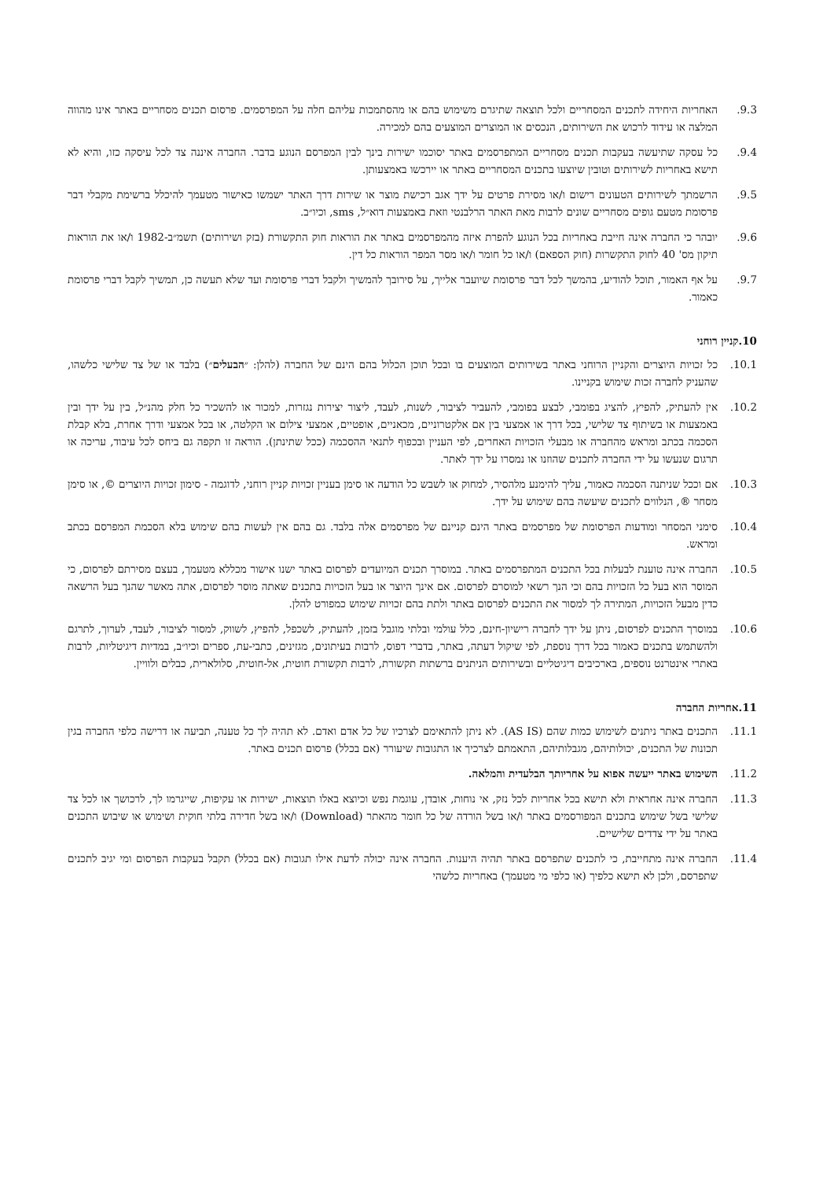9.3. האחריות היחידה לתכנים המסחריים ולכל תוצאה שתיגרם משימוש בהם או מהסתמכות עליהם חלה על המפרסמים. פרסום תכנים מסחריים באתר אינו מהווה המלצה או עידוד לרכוש את השירותים, הנכסים או המוצרים המוצעים בהם למכירה.
9.4. כל עסקה שתיעשה בעקבות תכנים מסחריים המתפרסמים באתר יסוכמו ישירות בינך לבין המפרסם הנוגע בדבר. החברה איננה צד לכל עיסקה כזו, והיא לא תישא באחריות לשירותים וטובין שיוצעו בתכנים המסחריים באתר או יירכשו באמצעותן.
9.5. הרשמתך לשירותים הטעונים רישום ו/או מסירת פרטים על ידך אגב רכישת מוצר או שירות דרך האתר ישמשו כאישור מטעמך להיכלל ברשימת מקבלי דבר פרסומת מטעם גופים מסחריים שונים לרבות מאת האתר הרלבנטי וזאת באמצעות דוא״ל, sms, וכיו״ב.
9.6. יובהר כי החברה אינה חייבת באחריות בכל הנוגע להפרת איזה מהמפרסמים באתר את הוראות חוק התקשורת (בזק ושירותים) תשמ״ב-1982 ו/או את הוראות תיקון מס' 40 לחוק התקשרות (חוק הספאם) ו/או כל חומר ו/או מסר המפר הוראות כל דין.
9.7. על אף האמור, תוכל להודיע, בהמשך לכל דבר פרסומת שיועבר אלייך, על סירובך להמשיך ולקבל דברי פרסומת ועד שלא תעשה כן, תמשיך לקבל דברי פרסומת כאמור.
10.קניין רוחני
10.1. כל זכויות היוצרים והקניין הרוחני באתר בשירותים המוצעים בו ובכל תוכן הכלול בהם הינם של החברה (להלן: ״הבעלים״) בלבד או של צד שלישי כלשהו, שהעניק לחברה זכות שימוש בקניינו.
10.2. אין להעתיק, להפיץ, להציג בפומבי, לבצע בפומבי, להעביר לציבור, לשנות, לעבד, ליצור יצירות נגזרות, למכור או להשכיר כל חלק מהנ״ל, בין על ידך ובין באמצעות או בשיתוף צד שלישי, בכל דרך או אמצעי בין אם אלקטרוניים, מכאניים, אופטיים, אמצעי צילום או הקלטה, או בכל אמצעי ודרך אחרת, בלא קבלת הסכמה בכתב ומראש מהחברה או מבעלי הזכויות האחרים, לפי העניין ובכפוף לתנאי ההסכמה (ככל שתינתן). הוראה זו תקפה גם ביחס לכל עיבוד, עריכה או תרגום שנעשו על ידי החברה לתכנים שהוזנו או נמסרו על ידך לאתר.
10.3. אם וככל שניתנה הסכמה כאמור, עליך להימנע מלהסיר, למחוק או לשבש כל הודעה או סימן בעניין זכויות קניין רוחני, לדוגמה - סימון זכויות היוצרים ©, או סימן מסחר ®, הנלווים לתכנים שיעשה בהם שימוש על ידך.
10.4. סימני המסחר ומודעות הפרסומת של מפרסמים באתר הינם קניינם של מפרסמים אלה בלבד. גם בהם אין לעשות בהם שימוש בלא הסכמת המפרסם בכתב ומראש.
10.5. החברה אינה טוענת לבעלות בכל התכנים המתפרסמים באתר. במוסרך תכנים המיועדים לפרסום באתר ישנו אישור מכללא מטעמך, בעצם מסירתם לפרסום, כי המוסר הוא בעל כל הזכויות בהם וכי הנך רשאי למוסרם לפרסום. אם אינך היוצר או בעל הזכויות בתכנים שאתה מוסר לפרסום, אתה מאשר שהנך בעל הרשאה כדין מבעל הזכויות, המתירה לך למסור את התכנים לפרסום באתר ולתת בהם זכויות שימוש כמפורט להלן.
10.6. במוסרך התכנים לפרסום, ניתן על ידך לחברה רישיון-חינם, כלל עולמי ובלתי מוגבל בזמן, להעתיק, לשכפל, להפיץ, לשווק, למסור לציבור, לעבד, לערוך, לתרגם ולהשתמש בתכנים כאמור בכל דרך נוספת, לפי שיקול דעתה, באתר, בדברי דפוס, לרבות בעיתונים, מגזינים, כתבי-עת, ספרים וכיו״ב, במדיות דיגיטליות, לרבות באתרי אינטרנט נוספים, בארכיבים דיגיטליים ובשירותים הניתנים ברשתות תקשורת, לרבות תקשורת חוטית, אל-חוטית, סלולארית, כבלים ולוויין.
11.אחריות החברה
11.1. התכנים באתר ניתנים לשימוש כמות שהם (AS IS). לא ניתן להתאימם לצרכיו של כל אדם ואדם. לא תהיה לך כל טענה, תביעה או דרישה כלפי החברה בגין תכונות של התכנים, יכולותיהם, מגבלותיהם, התאמתם לצרכיך או התגובות שיעורר (אם בכלל) פרסום תכנים באתר.
11.2. השימוש באתר ייעשה אפוא על אחריותך הבלעדית והמלאה.
11.3. החברה אינה אחראית ולא תישא בכל אחריות לכל נזק, אי נוחות, אובדן, עוגמת נפש וכיוצא באלו תוצאות, ישירות או עקיפות, שייגרמו לך, לרכושך או לכל צד שלישי בשל שימוש בתכנים המפורסמים באתר ו/או בשל הורדה של כל חומר מהאתר (Download) ו/או בשל חדירה בלתי חוקית ושימוש או שיבוש התכנים באתר על ידי צדדים שלישיים.
11.4. החברה אינה מתחייבת, כי לתכנים שתפרסם באתר תהיה היענות. החברה אינה יכולה לדעת אילו תגובות (אם בכלל) תקבל בעקבות הפרסום ומי יגיב לתכנים שתפרסם, ולכן לא תישא כלפיך (או כלפי מי מטעמך) באחריות כלשהי